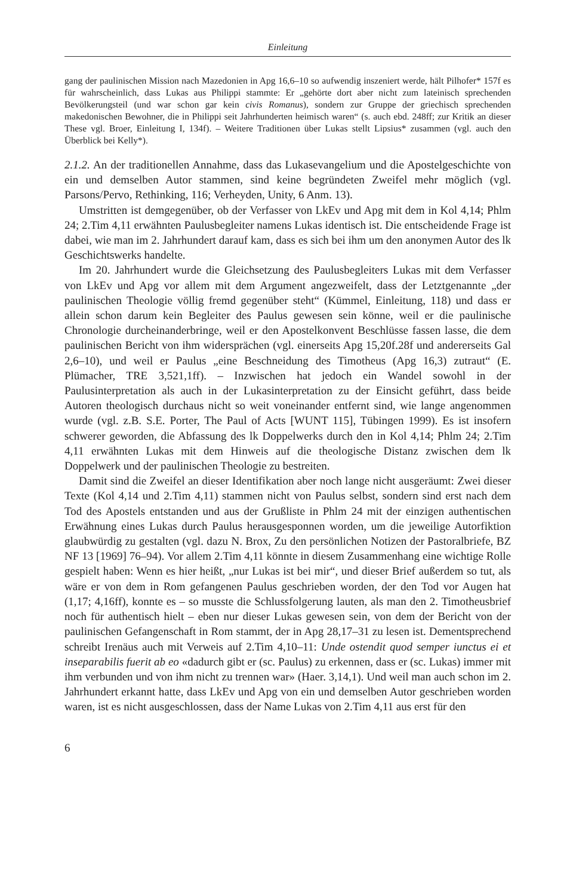Einleitung
gang der paulinischen Mission nach Mazedonien in Apg 16,6–10 so aufwendig inszeniert werde, hält Pilhofer* 157f es für wahrscheinlich, dass Lukas aus Philippi stammte: Er „gehörte dort aber nicht zum lateinisch sprechenden Bevölkerungsteil (und war schon gar kein civis Romanus), sondern zur Gruppe der griechisch sprechenden makedonischen Bewohner, die in Philippi seit Jahrhunderten heimisch waren“ (s. auch ebd. 248ff; zur Kritik an dieser These vgl. Broer, Einleitung I, 134f). – Weitere Traditionen über Lukas stellt Lipsius* zusammen (vgl. auch den Überblick bei Kelly*).
2.1.2. An der traditionellen Annahme, dass das Lukasevangelium und die Apostelgeschichte von ein und demselben Autor stammen, sind keine begründeten Zweifel mehr möglich (vgl. Parsons/Pervo, Rethinking, 116; Verheyden, Unity, 6 Anm. 13).
Umstritten ist demgegenüber, ob der Verfasser von LkEv und Apg mit dem in Kol 4,14; Phlm 24; 2.Tim 4,11 erwähnten Paulusbegleiter namens Lukas identisch ist. Die entscheidende Frage ist dabei, wie man im 2. Jahrhundert darauf kam, dass es sich bei ihm um den anonymen Autor des lk Geschichtswerks handelte.
Im 20. Jahrhundert wurde die Gleichsetzung des Paulusbegleiters Lukas mit dem Verfasser von LkEv und Apg vor allem mit dem Argument angezweifelt, dass der Letztgenannte „der paulinischen Theologie völlig fremd gegenüber steht“ (Kümmel, Einleitung, 118) und dass er allein schon darum kein Begleiter des Paulus gewesen sein könne, weil er die paulinische Chronologie durcheinanderbringe, weil er den Apostelkonvent Beschlüsse fassen lasse, die dem paulinischen Bericht von ihm widersprächen (vgl. einerseits Apg 15,20f.28f und andererseits Gal 2,6–10), und weil er Paulus „eine Beschneidung des Timotheus (Apg 16,3) zutraut“ (E. Plümacher, TRE 3,521,1ff). – Inzwischen hat jedoch ein Wandel sowohl in der Paulusinterpretation als auch in der Lukasinterpretation zu der Einsicht geführt, dass beide Autoren theologisch durchaus nicht so weit voneinander entfernt sind, wie lange angenommen wurde (vgl. z.B. S.E. Porter, The Paul of Acts [WUNT 115], Tübingen 1999). Es ist insofern schwerer geworden, die Abfassung des lk Doppelwerks durch den in Kol 4,14; Phlm 24; 2.Tim 4,11 erwähnten Lukas mit dem Hinweis auf die theologische Distanz zwischen dem lk Doppelwerk und der paulinischen Theologie zu bestreiten.
Damit sind die Zweifel an dieser Identifikation aber noch lange nicht ausgeräumt: Zwei dieser Texte (Kol 4,14 und 2.Tim 4,11) stammen nicht von Paulus selbst, sondern sind erst nach dem Tod des Apostels entstanden und aus der Grußliste in Phlm 24 mit der einzigen authentischen Erwähnung eines Lukas durch Paulus herausgesponnen worden, um die jeweilige Autorfiktion glaubwürdig zu gestalten (vgl. dazu N. Brox, Zu den persönlichen Notizen der Pastoralbriefe, BZ NF 13 [1969] 76–94). Vor allem 2.Tim 4,11 könnte in diesem Zusammenhang eine wichtige Rolle gespielt haben: Wenn es hier heißt, „nur Lukas ist bei mir“, und dieser Brief außerdem so tut, als wäre er von dem in Rom gefangenen Paulus geschrieben worden, der den Tod vor Augen hat (1,17; 4,16ff), konnte es – so musste die Schlussfolgerung lauten, als man den 2. Timotheusbrief noch für authentisch hielt – eben nur dieser Lukas gewesen sein, von dem der Bericht von der paulinischen Gefangenschaft in Rom stammt, der in Apg 28,17–31 zu lesen ist. Dementsprechend schreibt Irenäus auch mit Verweis auf 2.Tim 4,10–11: Unde ostendit quod semper iunctus ei et inseparabilis fuerit ab eo «dadurch gibt er (sc. Paulus) zu erkennen, dass er (sc. Lukas) immer mit ihm verbunden und von ihm nicht zu trennen war» (Haer. 3,14,1). Und weil man auch schon im 2. Jahrhundert erkannt hatte, dass LkEv und Apg von ein und demselben Autor geschrieben worden waren, ist es nicht ausgeschlossen, dass der Name Lukas von 2.Tim 4,11 aus erst für den
6